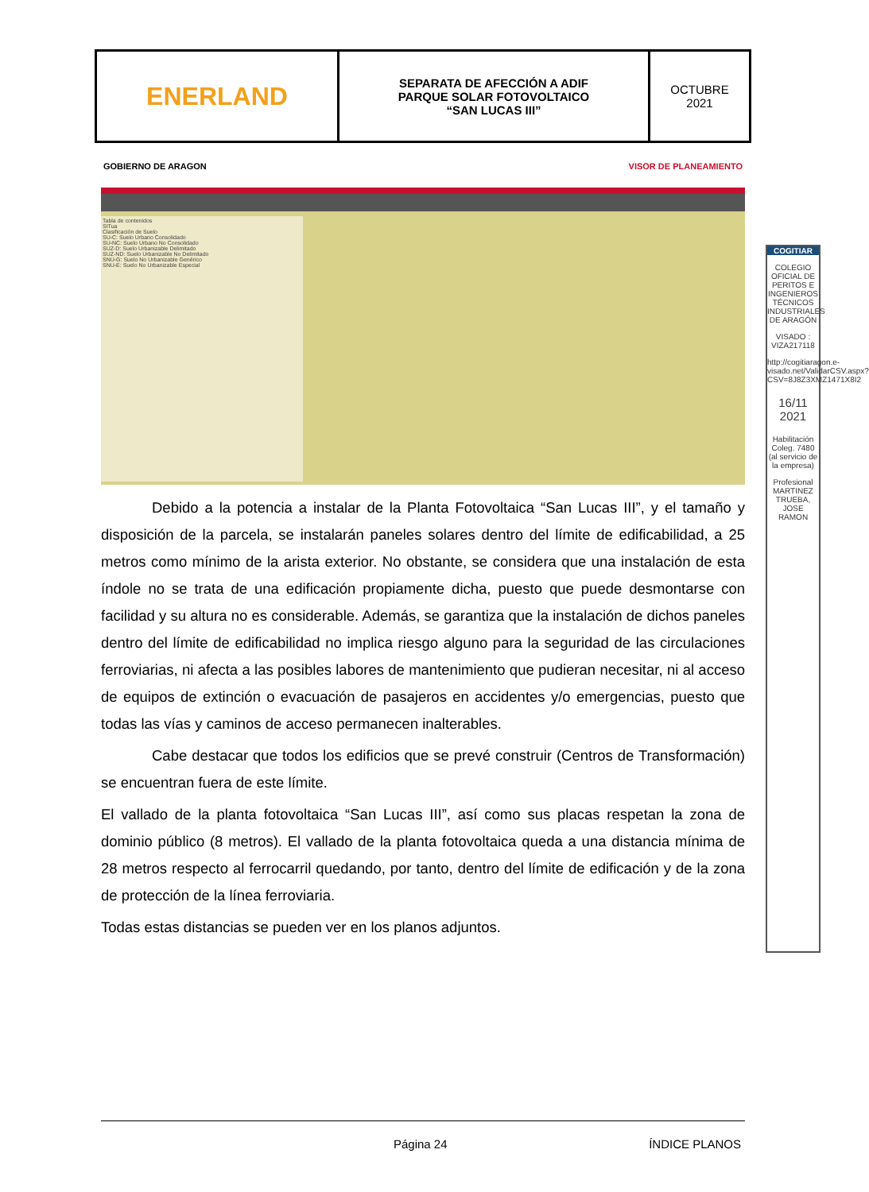| ENERLAND | SEPARATA DE AFECCIÓN A ADIF PARQUE SOLAR FOTOVOLTAICO “SAN LUCAS III” | OCTUBRE 2021 |
GOBIERNO DE ARAGON VISOR DE PLANEAMIENTO
Tabla de contenidos
SITua
Clasificación de Suelo
SU-C: Suelo Urbano Consolidado
SU-NC: Suelo Urbano No Consolidado
SUZ-D: Suelo Urbanizable Delimitado
SUZ-ND: Suelo Urbanizable No Delimitado
SNU-G: Suelo No Urbanizable Genérico
SNU-E: Suelo No Urbanizable Especial
Debido a la potencia a instalar de la Planta Fotovoltaica “San Lucas III”, y el tamaño y disposición de la parcela, se instalarán paneles solares dentro del límite de edificabilidad, a 25 metros como mínimo de la arista exterior. No obstante, se considera que una instalación de esta índole no se trata de una edificación propiamente dicha, puesto que puede desmontarse con facilidad y su altura no es considerable. Además, se garantiza que la instalación de dichos paneles dentro del límite de edificabilidad no implica riesgo alguno para la seguridad de las circulaciones ferroviarias, ni afecta a las posibles labores de mantenimiento que pudieran necesitar, ni al acceso de equipos de extinción o evacuación de pasajeros en accidentes y/o emergencias, puesto que todas las vías y caminos de acceso permanecen inalterables.
Cabe destacar que todos los edificios que se prevé construir (Centros de Transformación) se encuentran fuera de este límite.
El vallado de la planta fotovoltaica “San Lucas III”, así como sus placas respetan la zona de dominio público (8 metros). El vallado de la planta fotovoltaica queda a una distancia mínima de 28 metros respecto al ferrocarril quedando, por tanto, dentro del límite de edificación y de la zona de protección de la línea ferroviaria.
Todas estas distancias se pueden ver en los planos adjuntos.
COGITIAR
COLEGIO OFICIAL DE PERITOS E INGENIEROS TÉCNICOS INDUSTRIALES DE ARAGÓN
VISADO : VIZA217118
http://cogitiaragon.e-visado.net/ValidarCSV.aspx?CSV=8J8Z3XMZ1471X8I2
16/11 2021
Habilitación Coleg. 7480 (al servicio de la empresa)
Profesional MARTINEZ TRUEBA, JOSE RAMON
Página 24 ÍNDICE PLANOS